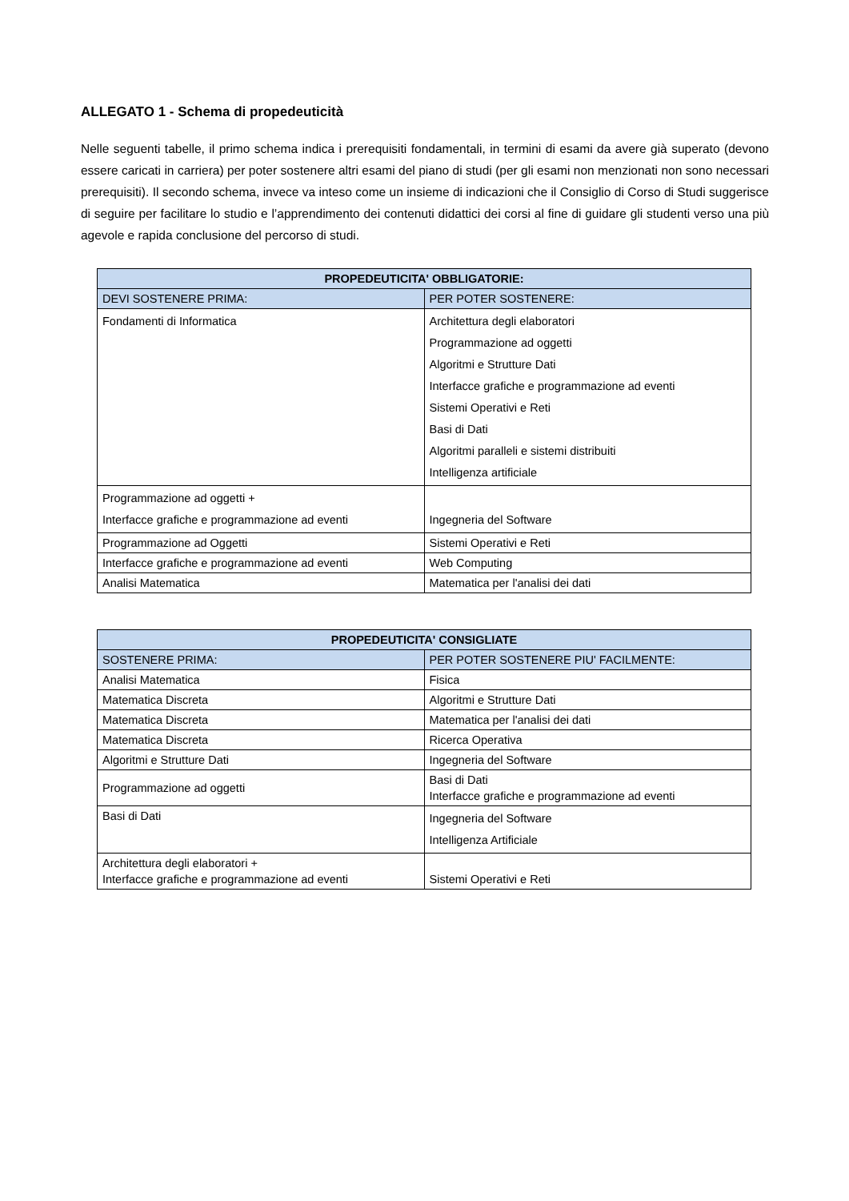ALLEGATO 1 - Schema di propedeuticità
Nelle seguenti tabelle, il primo schema indica i prerequisiti fondamentali, in termini di esami da avere già superato (devono essere caricati in carriera) per poter sostenere altri esami del piano di studi (per gli esami non menzionati non sono necessari prerequisiti). Il secondo schema, invece va inteso come un insieme di indicazioni che il Consiglio di Corso di Studi suggerisce di seguire per facilitare lo studio e l’apprendimento dei contenuti didattici dei corsi al fine di guidare gli studenti verso una più agevole e rapida conclusione del percorso di studi.
| PROPEDEUTICITA' OBBLIGATORIE: | |
| --- | --- |
| DEVI SOSTENERE PRIMA: | PER POTER SOSTENERE: |
| Fondamenti di Informatica | Architettura degli elaboratori Programmazione ad oggetti Algoritmi e Strutture Dati Interfacce grafiche e programmazione ad eventi Sistemi Operativi e Reti Basi di Dati Algoritmi paralleli e sistemi distribuiti Intelligenza artificiale |
| Programmazione ad oggetti + Interfacce grafiche e programmazione ad eventi | Ingegneria del Software |
| Programmazione ad Oggetti | Sistemi Operativi e Reti |
| Interfacce grafiche e programmazione ad eventi | Web Computing |
| Analisi Matematica | Matematica per l'analisi dei dati |
| PROPEDEUTICITA' CONSIGLIATE | |
| --- | --- |
| SOSTENERE PRIMA: | PER POTER SOSTENERE PIU' FACILMENTE: |
| Analisi Matematica | Fisica |
| Matematica Discreta | Algoritmi e Strutture Dati |
| Matematica Discreta | Matematica per l'analisi dei dati |
| Matematica Discreta | Ricerca Operativa |
| Algoritmi e Strutture Dati | Ingegneria del Software |
| Programmazione ad oggetti | Basi di Dati Interfacce grafiche e programmazione ad eventi |
| Basi di Dati | Ingegneria del Software Intelligenza Artificiale |
| Architettura degli elaboratori + Interfacce grafiche e programmazione ad eventi | Sistemi Operativi e Reti |